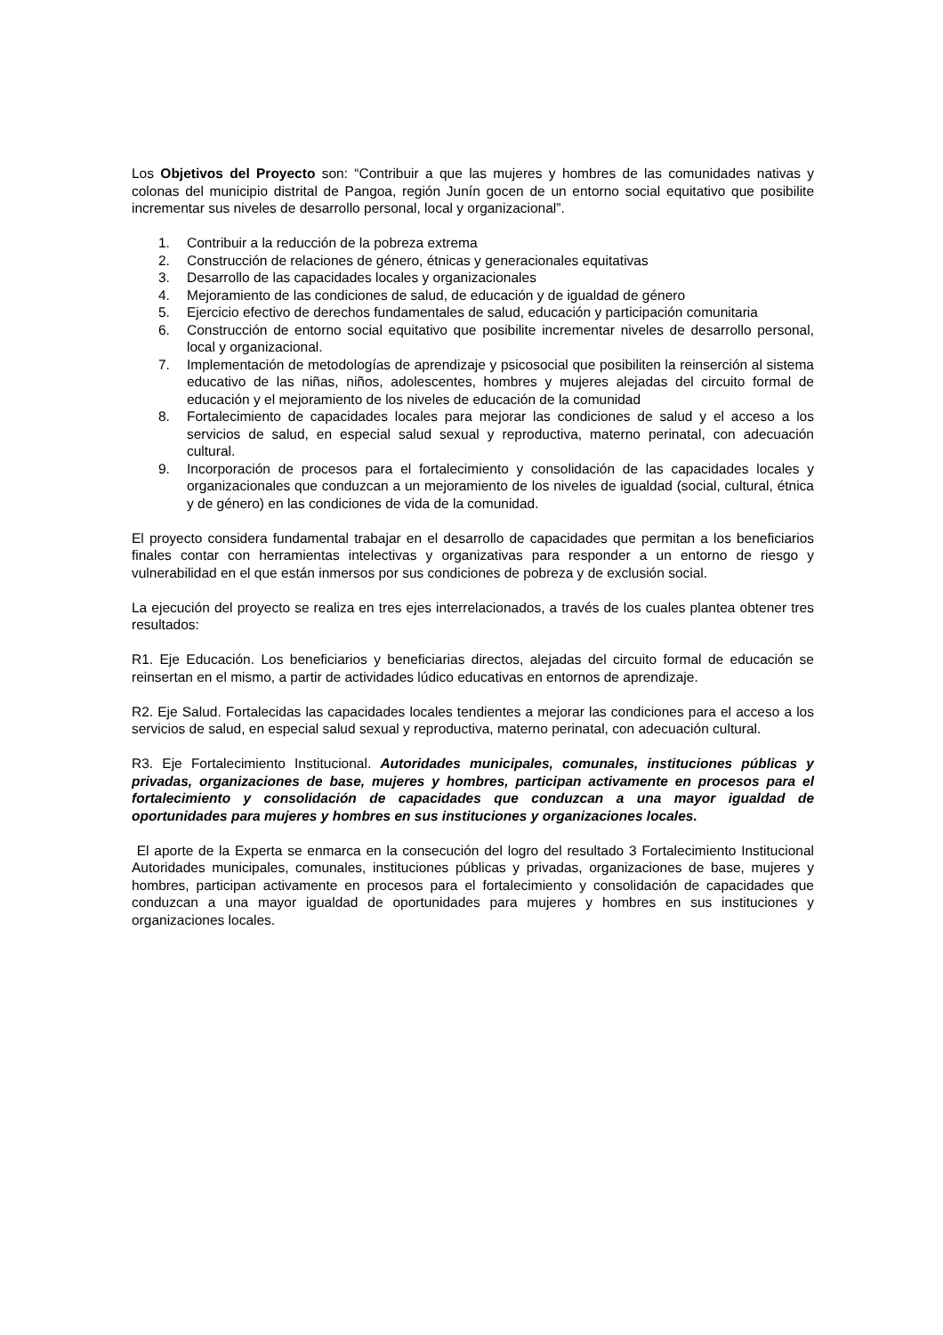Los Objetivos del Proyecto son: “Contribuir a que las mujeres y hombres de las comunidades nativas y colonas del municipio distrital de Pangoa, región Junín gocen de un entorno social equitativo que posibilite incrementar sus niveles de desarrollo personal, local y organizacional”.
1. Contribuir a la reducción de la pobreza extrema
2. Construcción de relaciones de género, étnicas y generacionales equitativas
3. Desarrollo de las capacidades locales y organizacionales
4. Mejoramiento de las condiciones de salud, de educación y de igualdad de género
5. Ejercicio efectivo de derechos fundamentales de salud, educación y participación comunitaria
6. Construcción de entorno social equitativo que posibilite incrementar niveles de desarrollo personal, local y organizacional.
7. Implementación de metodologías de aprendizaje y psicosocial que posibiliten la reinserción al sistema educativo de las niñas, niños, adolescentes, hombres y mujeres alejadas del circuito formal de educación y el mejoramiento de los niveles de educación de la comunidad
8. Fortalecimiento de capacidades locales para mejorar las condiciones de salud y el acceso a los servicios de salud, en especial salud sexual y reproductiva, materno perinatal, con adecuación cultural.
9. Incorporación de procesos para el fortalecimiento y consolidación de las capacidades locales y organizacionales que conduzcan a un mejoramiento de los niveles de igualdad (social, cultural, étnica y de género) en las condiciones de vida de la comunidad.
El proyecto considera fundamental trabajar en el desarrollo de capacidades que permitan a los beneficiarios finales contar con herramientas intelectivas y organizativas para responder a un entorno de riesgo y vulnerabilidad en el que están inmersos por sus condiciones de pobreza y de exclusión social.
La ejecución del proyecto se realiza en tres ejes interrelacionados, a través de los cuales plantea obtener tres resultados:
R1. Eje Educación. Los beneficiarios y beneficiarias directos, alejadas del circuito formal de educación se reinsertan en el mismo, a partir de actividades lúdico educativas en entornos de aprendizaje.
R2. Eje Salud. Fortalecidas las capacidades locales tendientes a mejorar las condiciones para el acceso a los servicios de salud, en especial salud sexual y reproductiva, materno perinatal, con adecuación cultural.
R3. Eje Fortalecimiento Institucional. Autoridades municipales, comunales, instituciones públicas y privadas, organizaciones de base, mujeres y hombres, participan activamente en procesos para el fortalecimiento y consolidación de capacidades que conduzcan a una mayor igualdad de oportunidades para mujeres y hombres en sus instituciones y organizaciones locales.
El aporte de la Experta se enmarca en la consecución del logro del resultado 3 Fortalecimiento Institucional Autoridades municipales, comunales, instituciones públicas y privadas, organizaciones de base, mujeres y hombres, participan activamente en procesos para el fortalecimiento y consolidación de capacidades que conduzcan a una mayor igualdad de oportunidades para mujeres y hombres en sus instituciones y organizaciones locales.